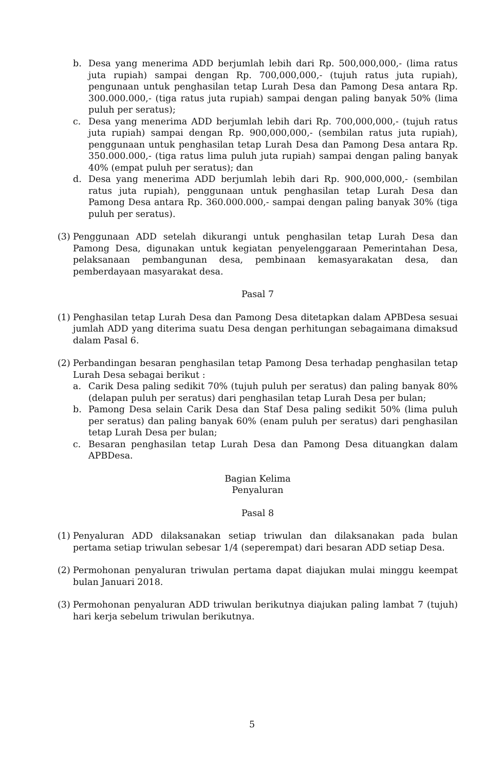b. Desa yang menerima ADD berjumlah lebih dari Rp. 500,000,000,- (lima ratus juta rupiah) sampai dengan Rp. 700,000,000,- (tujuh ratus juta rupiah), pengunaan untuk penghasilan tetap Lurah Desa dan Pamong Desa antara Rp. 300.000.000,- (tiga ratus juta rupiah) sampai dengan paling banyak 50% (lima puluh per seratus);
c. Desa yang menerima ADD berjumlah lebih dari Rp. 700,000,000,- (tujuh ratus juta rupiah) sampai dengan Rp. 900,000,000,- (sembilan ratus juta rupiah), penggunaan untuk penghasilan tetap Lurah Desa dan Pamong Desa antara Rp. 350.000.000,- (tiga ratus lima puluh juta rupiah) sampai dengan paling banyak 40% (empat puluh per seratus); dan
d. Desa yang menerima ADD berjumlah lebih dari Rp. 900,000,000,- (sembilan ratus juta rupiah), penggunaan untuk penghasilan tetap Lurah Desa dan Pamong Desa antara Rp. 360.000.000,- sampai dengan paling banyak 30% (tiga puluh per seratus).
(3) Penggunaan ADD setelah dikurangi untuk penghasilan tetap Lurah Desa dan Pamong Desa, digunakan untuk kegiatan penyelenggaraan Pemerintahan Desa, pelaksanaan pembangunan desa, pembinaan kemasyarakatan desa, dan pemberdayaan masyarakat desa.
Pasal 7
(1) Penghasilan tetap Lurah Desa dan Pamong Desa ditetapkan dalam APBDesa sesuai jumlah ADD yang diterima suatu Desa dengan perhitungan sebagaimana dimaksud dalam Pasal 6.
(2) Perbandingan besaran penghasilan tetap Pamong Desa terhadap penghasilan tetap Lurah Desa sebagai berikut :
a. Carik Desa paling sedikit 70% (tujuh puluh per seratus) dan paling banyak 80% (delapan puluh per seratus) dari penghasilan tetap Lurah Desa per bulan;
b. Pamong Desa selain Carik Desa dan Staf Desa paling sedikit 50% (lima puluh per seratus) dan paling banyak 60% (enam puluh per seratus) dari penghasilan tetap Lurah Desa per bulan;
c. Besaran penghasilan tetap Lurah Desa dan Pamong Desa dituangkan dalam APBDesa.
Bagian Kelima
Penyaluran
Pasal 8
(1) Penyaluran ADD dilaksanakan setiap triwulan dan dilaksanakan pada bulan pertama setiap triwulan sebesar 1/4 (seperempat) dari besaran ADD setiap Desa.
(2) Permohonan penyaluran triwulan pertama dapat diajukan mulai minggu keempat bulan Januari 2018.
(3) Permohonan penyaluran ADD triwulan berikutnya diajukan paling lambat 7 (tujuh) hari kerja sebelum triwulan berikutnya.
5